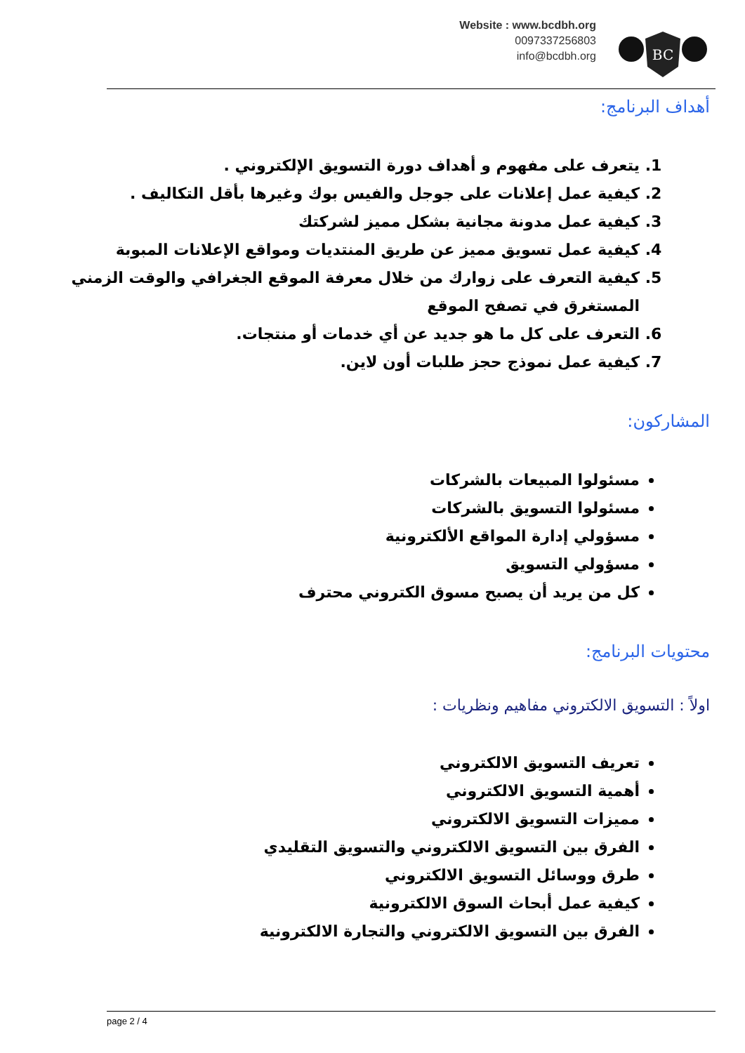Website : www.bcdbh.org
0097337256803
info@bcdbh.org
BC
أهداف البرنامج:
1. يتعرف على مفهوم و أهداف دورة التسويق الإلكتروني .
2. كيفية عمل إعلانات على جوجل والفيس بوك وغيرها بأقل التكاليف .
3. كيفية عمل مدونة مجانية بشكل مميز لشركتك
4. كيفية عمل تسويق مميز عن طريق المنتديات ومواقع الإعلانات المبوبة
5. كيفية التعرف على زوارك من خلال معرفة الموقع الجغرافي والوقت الزمني المستغرق في تصفح الموقع
6. التعرف على كل ما هو جديد عن أي خدمات أو منتجات.
7. كيفية عمل نموذج حجز طلبات أون لاين.
المشاركون:
مسئولوا المبيعات بالشركات
مسئولوا التسويق بالشركات
مسؤولي إدارة المواقع الألكترونية
مسؤولي التسويق
كل من يريد أن يصبح مسوق الكتروني محترف
محتويات البرنامج:
اولاً : التسويق الالكتروني مفاهيم ونظريات :
تعريف التسويق الالكتروني
أهمية التسويق الالكتروني
مميزات التسويق الالكتروني
الفرق بين التسويق الالكتروني والتسويق التقليدي
طرق ووسائل التسويق الالكتروني
كيفية عمل أبحاث السوق الالكترونية
الفرق بين التسويق الالكتروني والتجارة الالكترونية
page 2 / 4